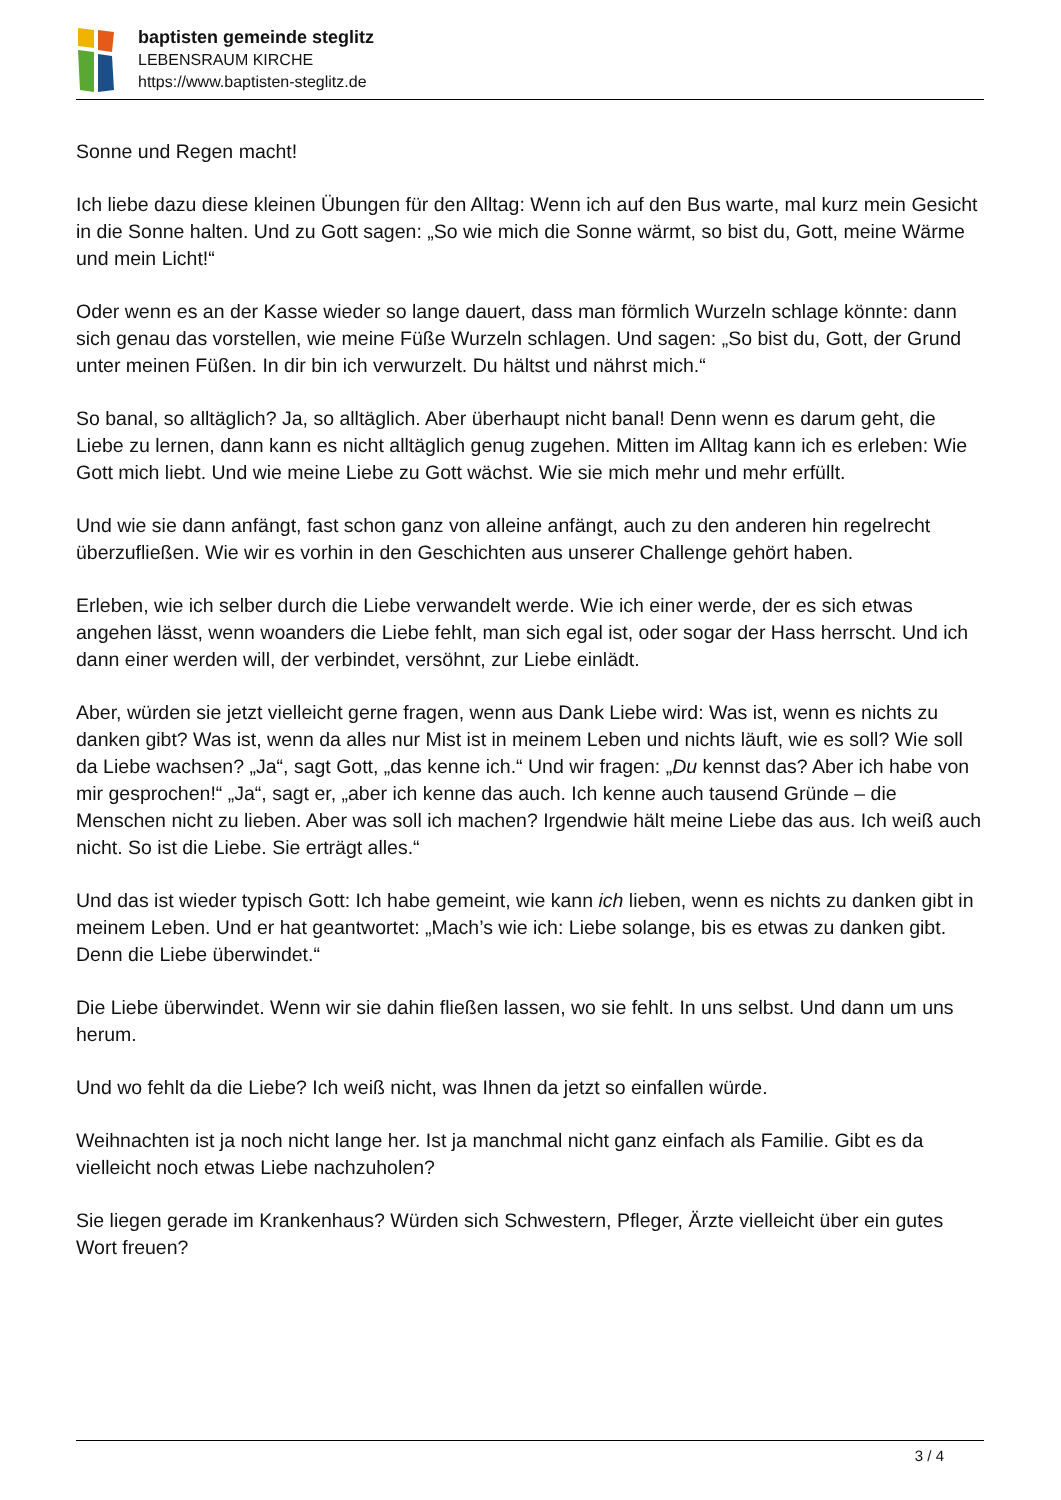baptisten gemeinde steglitz
LEBENSRAUM KIRCHE
https://www.baptisten-steglitz.de
Sonne und Regen macht!
Ich liebe dazu diese kleinen Übungen für den Alltag: Wenn ich auf den Bus warte, mal kurz mein Gesicht in die Sonne halten. Und zu Gott sagen: „So wie mich die Sonne wärmt, so bist du, Gott, meine Wärme und mein Licht!“
Oder wenn es an der Kasse wieder so lange dauert, dass man förmlich Wurzeln schlage könnte: dann sich genau das vorstellen, wie meine Füße Wurzeln schlagen. Und sagen: „So bist du, Gott, der Grund unter meinen Füßen. In dir bin ich verwurzelt. Du hältst und nährst mich.“
So banal, so alltäglich? Ja, so alltäglich. Aber überhaupt nicht banal! Denn wenn es darum geht, die Liebe zu lernen, dann kann es nicht alltäglich genug zugehen. Mitten im Alltag kann ich es erleben: Wie Gott mich liebt. Und wie meine Liebe zu Gott wächst. Wie sie mich mehr und mehr erfüllt.
Und wie sie dann anfängt, fast schon ganz von alleine anfängt, auch zu den anderen hin regelrecht überzufließen. Wie wir es vorhin in den Geschichten aus unserer Challenge gehört haben.
Erleben, wie ich selber durch die Liebe verwandelt werde. Wie ich einer werde, der es sich etwas angehen lässt, wenn woanders die Liebe fehlt, man sich egal ist, oder sogar der Hass herrscht. Und ich dann einer werden will, der verbindet, versöhnt, zur Liebe einlädt.
Aber, würden sie jetzt vielleicht gerne fragen, wenn aus Dank Liebe wird: Was ist, wenn es nichts zu danken gibt? Was ist, wenn da alles nur Mist ist in meinem Leben und nichts läuft, wie es soll? Wie soll da Liebe wachsen? „Ja“, sagt Gott, „das kenne ich.“ Und wir fragen: „Du kennst das? Aber ich habe von mir gesprochen!“ „Ja“, sagt er, „aber ich kenne das auch. Ich kenne auch tausend Gründe – die Menschen nicht zu lieben. Aber was soll ich machen? Irgendwie hält meine Liebe das aus. Ich weiß auch nicht. So ist die Liebe. Sie erträgt alles.“
Und das ist wieder typisch Gott: Ich habe gemeint, wie kann ich lieben, wenn es nichts zu danken gibt in meinem Leben. Und er hat geantwortet: „Mach’s wie ich: Liebe solange, bis es etwas zu danken gibt. Denn die Liebe überwindet.“
Die Liebe überwindet. Wenn wir sie dahin fließen lassen, wo sie fehlt. In uns selbst. Und dann um uns herum.
Und wo fehlt da die Liebe? Ich weiß nicht, was Ihnen da jetzt so einfallen würde.
Weihnachten ist ja noch nicht lange her. Ist ja manchmal nicht ganz einfach als Familie. Gibt es da vielleicht noch etwas Liebe nachzuholen?
Sie liegen gerade im Krankenhaus? Würden sich Schwestern, Pfleger, Ärzte vielleicht über ein gutes Wort freuen?
3 / 4